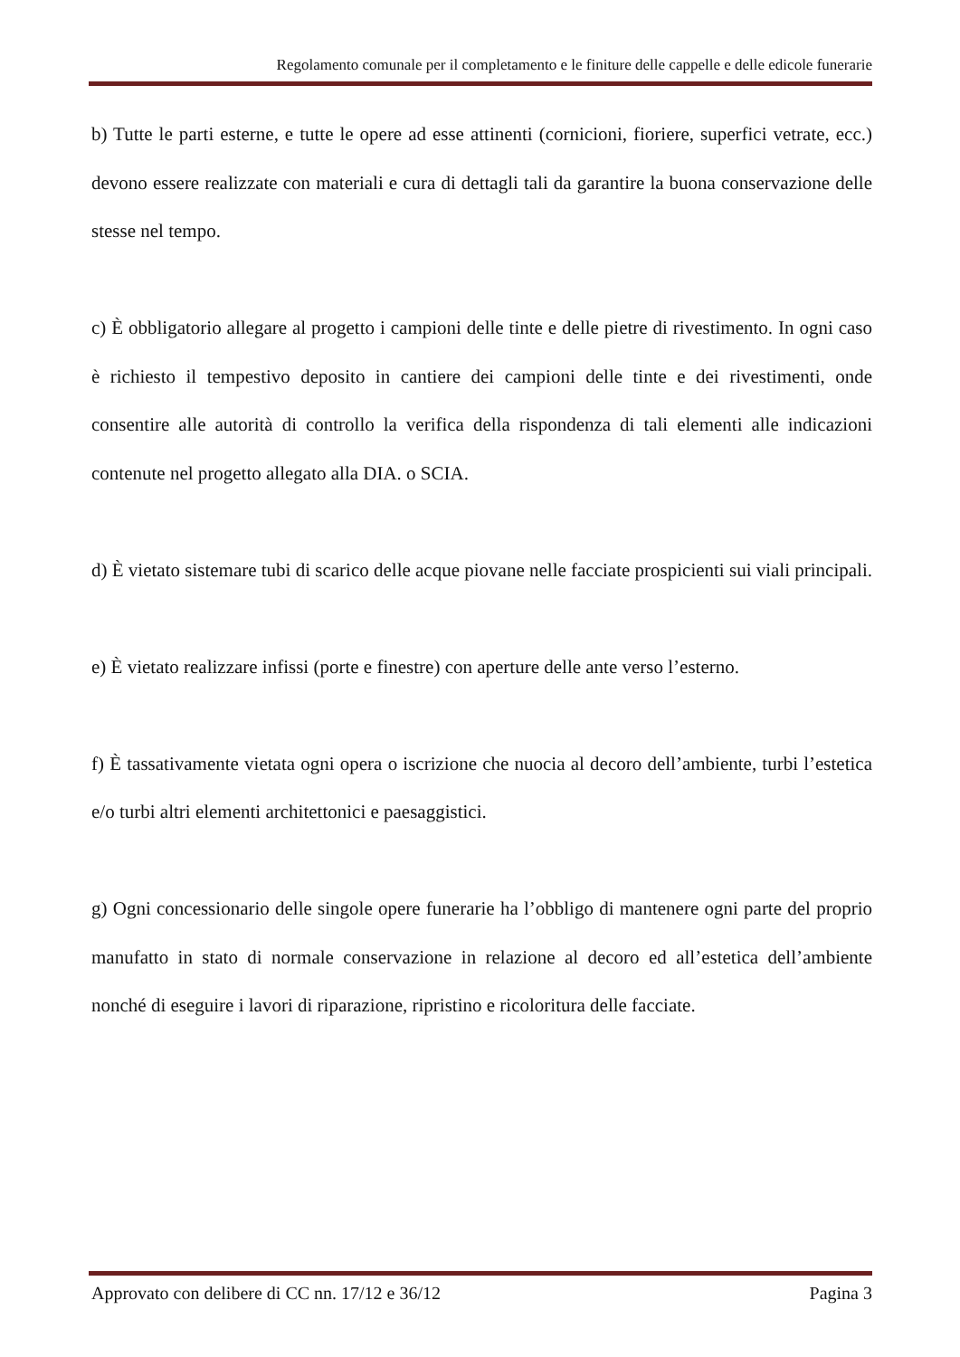Regolamento comunale per il completamento e le finiture delle cappelle e delle edicole funerarie
b) Tutte le parti esterne, e tutte le opere ad esse attinenti (cornicioni, fioriere, superfici vetrate, ecc.) devono essere realizzate con materiali e cura di dettagli tali da garantire la buona conservazione delle stesse nel tempo.
c) È obbligatorio allegare al progetto i campioni delle tinte e delle pietre di rivestimento. In ogni caso è richiesto il tempestivo deposito in cantiere dei campioni delle tinte e dei rivestimenti, onde consentire alle autorità di controllo la verifica della rispondenza di tali elementi alle indicazioni contenute nel progetto allegato alla DIA. o SCIA.
d) È vietato sistemare tubi di scarico delle acque piovane nelle facciate prospicienti sui viali principali.
e) È vietato realizzare infissi (porte e finestre) con aperture delle ante verso l’esterno.
f) È tassativamente vietata ogni opera o iscrizione che nuocia al decoro dell’ambiente, turbi l’estetica e/o turbi altri elementi architettonici e paesaggistici.
g) Ogni concessionario delle singole opere funerarie ha l’obbligo di mantenere ogni parte del proprio manufatto in stato di normale conservazione in relazione al decoro ed all’estetica dell’ambiente nonché di eseguire i lavori di riparazione, ripristino e ricoloritura delle facciate.
Approvato con delibere di CC nn. 17/12 e 36/12 Pagina 3